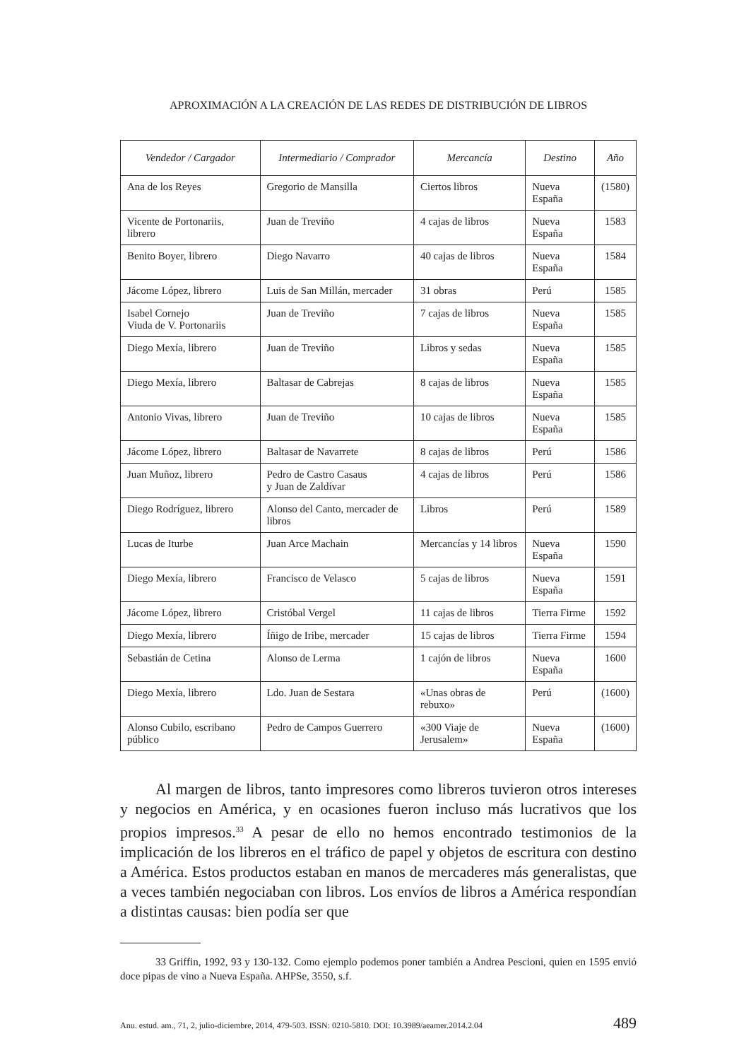APROXIMACIÓN A LA CREACIÓN DE LAS REDES DE DISTRIBUCIÓN DE LIBROS
| Vendedor / Cargador | Intermediario / Comprador | Mercancía | Destino | Año |
| --- | --- | --- | --- | --- |
| Ana de los Reyes | Gregorio de Mansilla | Ciertos libros | Nueva España | (1580) |
| Vicente de Portonariis, librero | Juan de Treviño | 4 cajas de libros | Nueva España | 1583 |
| Benito Boyer, librero | Diego Navarro | 40 cajas de libros | Nueva España | 1584 |
| Jácome López, librero | Luis de San Millán, mercader | 31 obras | Perú | 1585 |
| Isabel Cornejo Viuda de V. Portonariis | Juan de Treviño | 7 cajas de libros | Nueva España | 1585 |
| Diego Mexía, librero | Juan de Treviño | Libros y sedas | Nueva España | 1585 |
| Diego Mexía, librero | Baltasar de Cabrejas | 8 cajas de libros | Nueva España | 1585 |
| Antonio Vivas, librero | Juan de Treviño | 10 cajas de libros | Nueva España | 1585 |
| Jácome López, librero | Baltasar de Navarrete | 8 cajas de libros | Perú | 1586 |
| Juan Muñoz, librero | Pedro de Castro Casaus y Juan de Zaldívar | 4 cajas de libros | Perú | 1586 |
| Diego Rodríguez, librero | Alonso del Canto, mercader de libros | Libros | Perú | 1589 |
| Lucas de Iturbe | Juan Arce Machain | Mercancías y 14 libros | Nueva España | 1590 |
| Diego Mexía, librero | Francisco de Velasco | 5 cajas de libros | Nueva España | 1591 |
| Jácome López, librero | Cristóbal Vergel | 11 cajas de libros | Tierra Firme | 1592 |
| Diego Mexía, librero | Íñigo de Iribe, mercader | 15 cajas de libros | Tierra Firme | 1594 |
| Sebastián de Cetina | Alonso de Lerma | 1 cajón de libros | Nueva España | 1600 |
| Diego Mexía, librero | Ldo. Juan de Sestara | «Unas obras de rebuxo» | Perú | (1600) |
| Alonso Cubilo, escribano público | Pedro de Campos Guerrero | «300 Viaje de Jerusalem» | Nueva España | (1600) |
Al margen de libros, tanto impresores como libreros tuvieron otros intereses y negocios en América, y en ocasiones fueron incluso más lucrativos que los propios impresos.<sup>33</sup> A pesar de ello no hemos encontrado testimonios de la implicación de los libreros en el tráfico de papel y objetos de escritura con destino a América. Estos productos estaban en manos de mercaderes más generalistas, que a veces también negociaban con libros. Los envíos de libros a América respondían a distintas causas: bien podía ser que
33 Griffin, 1992, 93 y 130-132. Como ejemplo podemos poner también a Andrea Pescioni, quien en 1595 envió doce pipas de vino a Nueva España. AHPSe, 3550, s.f.
Anu. estud. am., 71, 2, julio-diciembre, 2014, 479-503. ISSN: 0210-5810. DOI: 10.3989/aeamer.2014.2.04 489